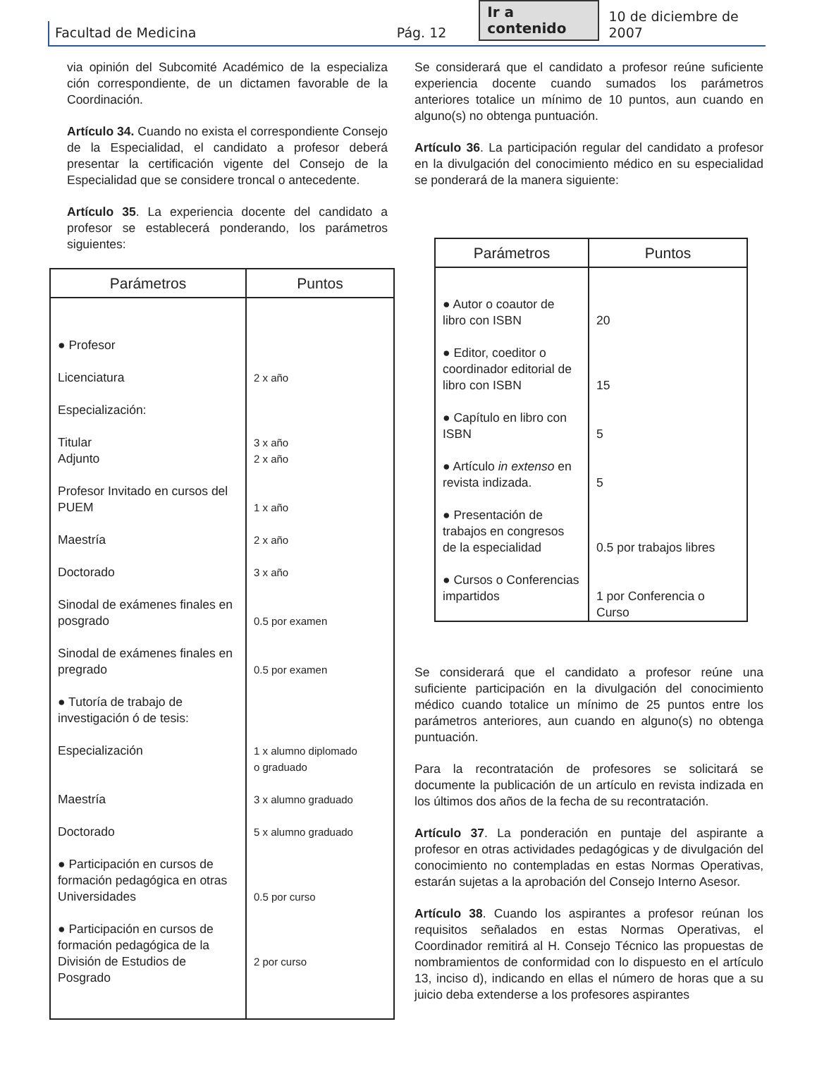Facultad de Medicina Pág. 12 Ir a contenido 10 de diciembre de 2007
via opinión del Subcomité Académico de la especializa ción correspondiente, de un dictamen favorable de la Coordinación.
Artículo 34. Cuando no exista el correspondiente Consejo de la Especialidad, el candidato a profesor deberá presentar la certificación vigente del Consejo de la Especialidad que se considere troncal o antecedente.
Artículo 35. La experiencia docente del candidato a profesor se establecerá ponderando, los parámetros siguientes:
| Parámetros | Puntos |
| --- | --- |
| ● Profesor Licenciatura Especialización: Titular Adjunto Profesor Invitado en cursos del PUEM Maestría Doctorado Sinodal de exámenes finales en posgrado Sinodal de exámenes finales en pregrado ● Tutoría de trabajo de investigación ó de tesis: Especialización Maestría Doctorado ● Participación en cursos de formación pedagógica en otras Universidades ● Participación en cursos de formación pedagógica de la División de Estudios de Posgrado | 2 x año 3 x año 2 x año 1 x año 2 x año 3 x año 0.5 por examen 0.5 por examen 1 x alumno diplomado o graduado 3 x alumno graduado 5 x alumno graduado 0.5 por curso 2 por curso |
Se considerará que el candidato a profesor reúne suficiente experiencia docente cuando sumados los parámetros anteriores totalice un mínimo de 10 puntos, aun cuando en alguno(s) no obtenga puntuación.
Artículo 36. La participación regular del candidato a profesor en la divulgación del conocimiento médico en su especialidad se ponderará de la manera siguiente:
| Parámetros | Puntos |
| --- | --- |
| ● Autor o coautor de libro con ISBN ● Editor, coeditor o coordinador editorial de libro con ISBN ● Capítulo en libro con ISBN ● Artículo in extenso en revista indizada. ● Presentación de trabajos en congresos de la especialidad ● Cursos o Conferencias impartidos | 20 15 5 5 0.5 por trabajos libres 1 por Conferencia o Curso |
Se considerará que el candidato a profesor reúne una suficiente participación en la divulgación del conocimiento médico cuando totalice un mínimo de 25 puntos entre los parámetros anteriores, aun cuando en alguno(s) no obtenga puntuación.
Para la recontratación de profesores se solicitará se documente la publicación de un artículo en revista indizada en los últimos dos años de la fecha de su recontratación.
Artículo 37. La ponderación en puntaje del aspirante a profesor en otras actividades pedagógicas y de divulgación del conocimiento no contempladas en estas Normas Operativas, estarán sujetas a la aprobación del Consejo Interno Asesor.
Artículo 38. Cuando los aspirantes a profesor reúnan los requisitos señalados en estas Normas Operativas, el Coordinador remitirá al H. Consejo Técnico las propuestas de nombramientos de conformidad con lo dispuesto en el artículo 13, inciso d), indicando en ellas el número de horas que a su juicio deba extenderse a los profesores aspirantes